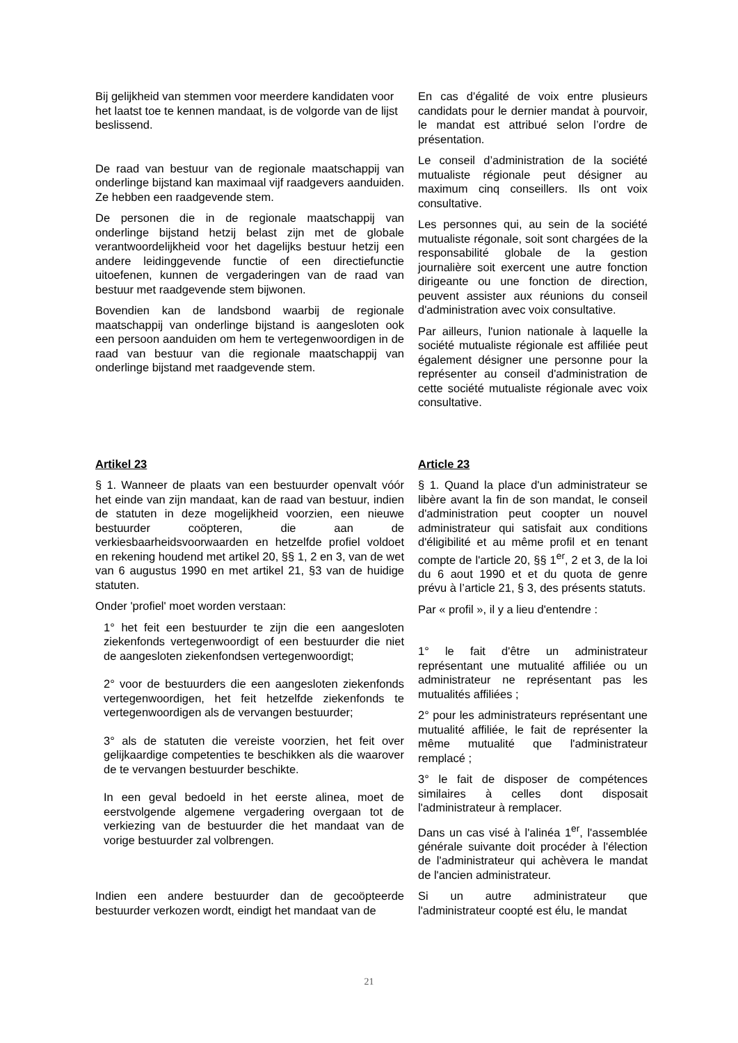Bij gelijkheid van stemmen voor meerdere kandidaten voor het laatst toe te kennen mandaat, is de volgorde van de lijst beslissend.
De raad van bestuur van de regionale maatschappij van onderlinge bijstand kan maximaal vijf raadgevers aanduiden. Ze hebben een raadgevende stem.
De personen die in de regionale maatschappij van onderlinge bijstand hetzij belast zijn met de globale verantwoordelijkheid voor het dagelijks bestuur hetzij een andere leidinggevende functie of een directiefunctie uitoefenen, kunnen de vergaderingen van de raad van bestuur met raadgevende stem bijwonen.
Bovendien kan de landsbond waarbij de regionale maatschappij van onderlinge bijstand is aangesloten ook een persoon aanduiden om hem te vertegenwoordigen in de raad van bestuur van die regionale maatschappij van onderlinge bijstand met raadgevende stem.
En cas d'égalité de voix entre plusieurs candidats pour le dernier mandat à pourvoir, le mandat est attribué selon l’ordre de présentation.
Le conseil d’administration de la société mutualiste régionale peut désigner au maximum cinq conseillers. Ils ont voix consultative.
Les personnes qui, au sein de la société mutualiste régonale, soit sont chargées de la responsabilité globale de la gestion journalière soit exercent une autre fonction dirigeante ou une fonction de direction, peuvent assister aux réunions du conseil d'administration avec voix consultative.
Par ailleurs, l'union nationale à laquelle la société mutualiste régionale est affiliée peut également désigner une personne pour la représenter au conseil d'administration de cette société mutualiste régionale avec voix consultative.
Artikel 23
§ 1. Wanneer de plaats van een bestuurder openvalt vóór het einde van zijn mandaat, kan de raad van bestuur, indien de statuten in deze mogelijkheid voorzien, een nieuwe bestuurder coöpteren, die aan de verkiesbaarheidsvoorwaarden en hetzelfde profiel voldoet en rekening houdend met artikel 20, §§ 1, 2 en 3, van de wet van 6 augustus 1990 en met artikel 21, §3 van de huidige statuten.
Onder 'profiel' moet worden verstaan:
1° het feit een bestuurder te zijn die een aangesloten ziekenfonds vertegenwoordigt of een bestuurder die niet de aangesloten ziekenfondsen vertegenwoordigt;
2° voor de bestuurders die een aangesloten ziekenfonds vertegenwoordigen, het feit hetzelfde ziekenfonds te vertegenwoordigen als de vervangen bestuurder;
3° als de statuten die vereiste voorzien, het feit over gelijkaardige competenties te beschikken als die waarover de te vervangen bestuurder beschikte.
In een geval bedoeld in het eerste alinea, moet de eerstvolgende algemene vergadering overgaan tot de verkiezing van de bestuurder die het mandaat van de vorige bestuurder zal volbrengen.
Indien een andere bestuurder dan de gecoöpteerde bestuurder verkozen wordt, eindigt het mandaat van de
Article 23
§ 1. Quand la place d'un administrateur se libère avant la fin de son mandat, le conseil d'administration peut coopter un nouvel administrateur qui satisfait aux conditions d'éligibilité et au même profil et en tenant compte de l'article 20, §§ 1<sup>er</sup>, 2 et 3, de la loi du 6 aout 1990 et et du quota de genre prévu à l’article 21, § 3, des présents statuts.
Par « profil », il y a lieu d'entendre :
1° le fait d'être un administrateur représentant une mutualité affiliée ou un administrateur ne représentant pas les mutualités affiliées ;
2° pour les administrateurs représentant une mutualité affiliée, le fait de représenter la même mutualité que l'administrateur remplacé ;
3° le fait de disposer de compétences similaires à celles dont disposait l'administrateur à remplacer.
Dans un cas visé à l'alinéa 1<sup>er</sup>, l'assemblée générale suivante doit procéder à l'élection de l'administrateur qui achèvera le mandat de l'ancien administrateur.
Si un autre administrateur que l'administrateur coopté est élu, le mandat
21